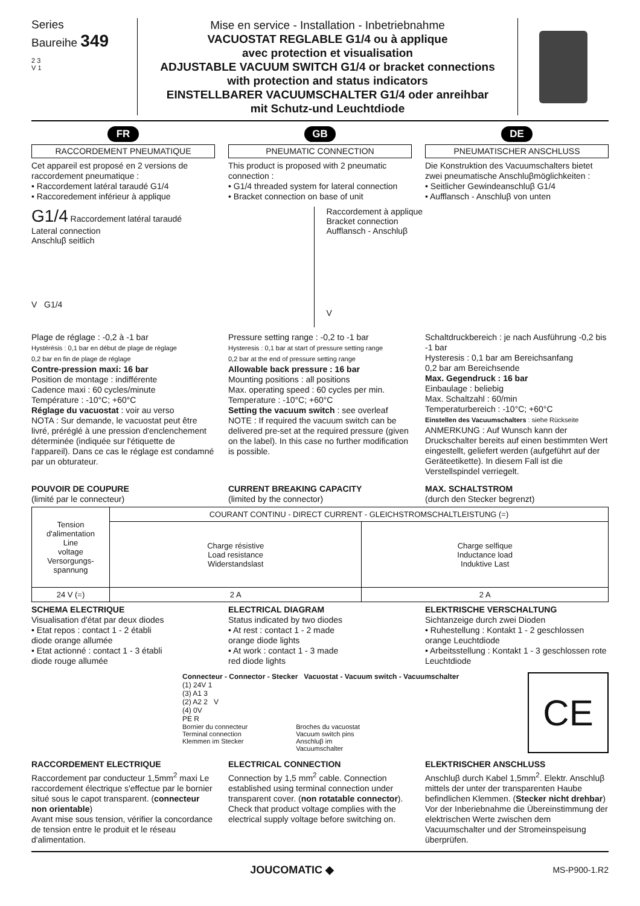Series
Baureihe 349
2 3
V 1
Mise en service - Installation - Inbetriebnahme
VACUOSTAT REGLABLE G1/4 ou à applique
avec protection et visualisation
ADJUSTABLE VACUUM SWITCH G1/4 or bracket connections
with protection and status indicators
EINSTELLBARER VACUUMSCHALTER G1/4 oder anreihbar
mit Schutz-und Leuchtdiode
FR
RACCORDEMENT PNEUMATIQUE
Cet appareil est proposé en 2 versions de raccordement pneumatique :
• Raccordement latéral taraudé G1/4
• Raccoredement inférieur à applique
GB
PNEUMATIC CONNECTION
This product is proposed with 2 pneumatic connection :
• G1/4 threaded system for lateral connection
• Bracket connection on base of unit
DE
PNEUMATISCHER ANSCHLUSS
Die Konstruktion des Vacuumschalters bietet zwei pneumatische Anschluβmöglichkeiten :
• Seitlicher Gewindeanschluβ G1/4
• Aufflansch - Anschluβ von unten
G1/4 Raccordement latéral taraudé
Lateral connection
Anschluβ seitlich
V G1/4
Raccordement à applique
Bracket connection
Aufflansch - Anschluβ
V
Plage de réglage : -0,2 à -1 bar
Hystérésis : 0,1 bar en début de plage de réglage
0,2 bar en fin de plage de réglage
Contre-pression maxi: 16 bar
Position de montage : indifférente
Cadence maxi : 60 cycles/minute
Température : -10°C; +60°C
Réglage du vacuostat : voir au verso
NOTA : Sur demande, le vacuostat peut être livré, préréglé à une pression d'enclenchement déterminée (indiquée sur l'étiquette de l'appareil). Dans ce cas le réglage est condamné par un obturateur.
Pressure setting range : -0,2 to -1 bar
Hysteresis : 0,1 bar at start of pressure setting range
0,2 bar at the end of pressure setting range
Allowable back pressure : 16 bar
Mounting positions : all positions
Max. operating speed : 60 cycles per min.
Temperature : -10°C; +60°C
Setting the vacuum switch : see overleaf
NOTE : If required the vacuum switch can be delivered pre-set at the required pressure (given on the label). In this case no further modification is possible.
Schaltdruckbereich : je nach Ausführung -0,2 bis -1 bar
Hysteresis : 0,1 bar am Bereichsanfang
0,2 bar am Bereichsende
Max. Gegendruck : 16 bar
Einbaulage : beliebig
Max. Schaltzahl : 60/min
Temperaturbereich : -10°C; +60°C
Einstellen des Vacuumschalters : siehe Rückseite
ANMERKUNG : Auf Wunsch kann der Druckschalter bereits auf einen bestimmten Wert eingestellt, geliefert werden (aufgeführt auf der Geräteetikette). In diesem Fall ist die Verstellspindel verriegelt.
POUVOIR DE COUPURE
(limité par le connecteur)
CURRENT BREAKING CAPACITY
(limited by the connector)
MAX. SCHALTSTROM
(durch den Stecker begrenzt)
| Tension d'alimentation Line voltage Versorgungs- spannung | COURANT CONTINU - DIRECT CURRENT - GLEICHSTROMSCHALTLEISTUNG (=) | |
| --- | --- | --- |
| | Charge résistive Load resistance Widerstandslast | Charge selfique Inductance load Induktive Last |
| 24 V (=) | 2 A | 2 A |
SCHEMA ELECTRIQUE
Visualisation d'état par deux diodes
• Etat repos : contact 1 - 2 établi
diode orange allumée
• Etat actionné : contact 1 - 3 établi
diode rouge allumée
ELECTRICAL DIAGRAM
Status indicated by two diodes
• At rest : contact 1 - 2 made
orange diode lights
• At work : contact 1 - 3 made
red diode lights
ELEKTRISCHE VERSCHALTUNG
Sichtanzeige durch zwei Dioden
• Ruhestellung : Kontakt 1 - 2 geschlossen orange Leuchtdiode
• Arbeitsstellung : Kontakt 1 - 3 geschlossen rote Leuchtdiode
Connecteur - Connector - Stecker Vacuostat - Vacuum switch - Vacuumschalter
(1) 24V 1
(3) A1 3
(2) A2 2 V
(4) 0V
PE R
Bornier du connecteur
Terminal connection
Klemmen im Stecker Broches du vacuostat
Vacuum switch pins
Anschluβ im
Vacuumschalter
CE
RACCORDEMENT ELECTRIQUE
Raccordement par conducteur 1,5mm<sup>2</sup> maxi Le raccordement électrique s'effectue par le bornier situé sous le capot transparent. (connecteur non orientable)
Avant mise sous tension, vérifier la concordance de tension entre le produit et le réseau d'alimentation.
ELECTRICAL CONNECTION
Connection by 1,5 mm<sup>2</sup> cable. Connection established using terminal connection under transparent cover. (non rotatable connector).
Check that product voltage complies with the electrical supply voltage before switching on.
ELEKTRISCHER ANSCHLUSS
Anschluβ durch Kabel 1,5mm<sup>2</sup>. Elektr. Anschluβ mittels der unter der transparenten Haube befindlichen Klemmen. (Stecker nicht drehbar) Vor der Inberiebnahme die Übereinstimmung der elektrischen Werte zwischen dem Vacuumschalter und der Stromeinspeisung überprüfen.
JOUCOMATIC ◆ MS-P900-1.R2